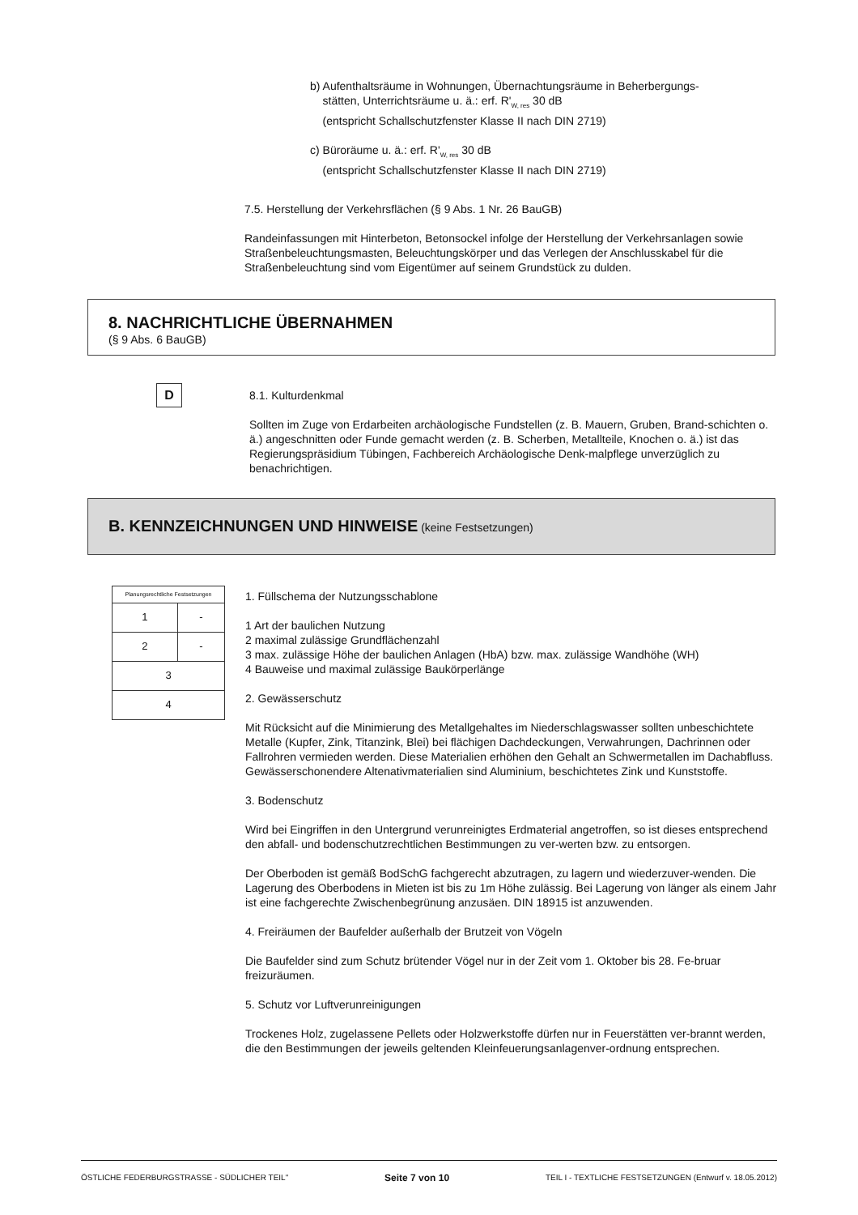b) Aufenthaltsräume in Wohnungen, Übernachtungsräume in Beherbergungs-
stätten, Unterrichtsräume u. ä.: erf. R'<sub>W, res</sub> 30 dB
(entspricht Schallschutzfenster Klasse II nach DIN 2719)
c) Büroräume u. ä.: erf. R'<sub>W, res</sub> 30 dB
(entspricht Schallschutzfenster Klasse II nach DIN 2719)
7.5. Herstellung der Verkehrsflächen (§ 9 Abs. 1 Nr. 26 BauGB)
Randeinfassungen mit Hinterbeton, Betonsockel infolge der Herstellung der Verkehrsanlagen sowie Straßenbeleuchtungsmasten, Beleuchtungskörper und das Verlegen der Anschlusskabel für die Straßenbeleuchtung sind vom Eigentümer auf seinem Grundstück zu dulden.
8. NACHRICHTLICHE ÜBERNAHMEN
(§ 9 Abs. 6 BauGB)
D
8.1. Kulturdenkmal
Sollten im Zuge von Erdarbeiten archäologische Fundstellen (z. B. Mauern, Gruben, Brand-schichten o. ä.) angeschnitten oder Funde gemacht werden (z. B. Scherben, Metallteile, Knochen o. ä.) ist das Regierungspräsidium Tübingen, Fachbereich Archäologische Denk-malpflege unverzüglich zu benachrichtigen.
B. KENNZEICHNUNGEN UND HINWEISE (keine Festsetzungen)
| Planungsrechtliche Festsetzungen | |
| 1 | - |
| 2 | - |
| 3 | |
| 4 | |
1. Füllschema der Nutzungsschablone
1 Art der baulichen Nutzung
2 maximal zulässige Grundflächenzahl
3 max. zulässige Höhe der baulichen Anlagen (HbA) bzw. max. zulässige Wandhöhe (WH)
4 Bauweise und maximal zulässige Baukörperlänge
2. Gewässerschutz
Mit Rücksicht auf die Minimierung des Metallgehaltes im Niederschlagswasser sollten unbeschichtete Metalle (Kupfer, Zink, Titanzink, Blei) bei flächigen Dachdeckungen, Verwahrungen, Dachrinnen oder Fallrohren vermieden werden. Diese Materialien erhöhen den Gehalt an Schwermetallen im Dachabfluss. Gewässerschonendere Altenativmaterialien sind Aluminium, beschichtetes Zink und Kunststoffe.
3. Bodenschutz
Wird bei Eingriffen in den Untergrund verunreinigtes Erdmaterial angetroffen, so ist dieses entsprechend den abfall- und bodenschutzrechtlichen Bestimmungen zu ver-werten bzw. zu entsorgen.
Der Oberboden ist gemäß BodSchG fachgerecht abzutragen, zu lagern und wiederzuver-wenden. Die Lagerung des Oberbodens in Mieten ist bis zu 1m Höhe zulässig. Bei Lagerung von länger als einem Jahr ist eine fachgerechte Zwischenbegrünung anzusäen. DIN 18915 ist anzuwenden.
4. Freiräumen der Baufelder außerhalb der Brutzeit von Vögeln
Die Baufelder sind zum Schutz brütender Vögel nur in der Zeit vom 1. Oktober bis 28. Fe-bruar freizuräumen.
5. Schutz vor Luftverunreinigungen
Trockenes Holz, zugelassene Pellets oder Holzwerkstoffe dürfen nur in Feuerstätten ver-brannt werden, die den Bestimmungen der jeweils geltenden Kleinfeuerungsanlagenver-ordnung entsprechen.
ÖSTLICHE FEDERBURGSTRASSE - SÜDLICHER TEIL" Seite 7 von 10 TEIL I - TEXTLICHE FESTSETZUNGEN (Entwurf v. 18.05.2012)